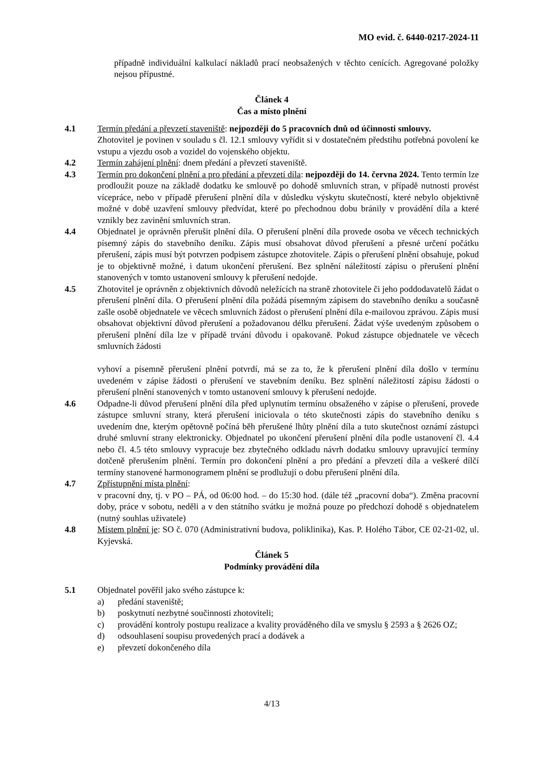MO evid. č. 6440-0217-2024-11
případně individuální kalkulací nákladů prací neobsažených v těchto cenících. Agregované položky nejsou přípustné.
Článek 4
Čas a místo plnění
4.1 Termín předání a převzetí staveniště: nejpozději do 5 pracovních dnů od účinnosti smlouvy.
Zhotovitel je povinen v souladu s čl. 12.1 smlouvy vyřídit si v dostatečném předstihu potřebná povolení ke vstupu a vjezdu osob a vozidel do vojenského objektu.
4.2 Termín zahájení plnění: dnem předání a převzetí staveniště.
4.3 Termín pro dokončení plnění a pro předání a převzetí díla: nejpozději do 14. června 2024. Tento termín lze prodloužit pouze na základě dodatku ke smlouvě po dohodě smluvních stran, v případě nutnosti provést vícepráce, nebo v případě přerušení plnění díla v důsledku výskytu skutečností, které nebylo objektivně možné v době uzavření smlouvy předvídat, které po přechodnou dobu bránily v provádění díla a které vznikly bez zavinění smluvních stran.
4.4 Objednatel je oprávněn přerušit plnění díla. O přerušení plnění díla provede osoba ve věcech technických písemný zápis do stavebního deníku. Zápis musí obsahovat důvod přerušení a přesné určení počátku přerušení, zápis musí být potvrzen podpisem zástupce zhotovitele. Zápis o přerušení plnění obsahuje, pokud je to objektivně možné, i datum ukončení přerušení. Bez splnění náležitostí zápisu o přerušení plnění stanovených v tomto ustanovení smlouvy k přerušení nedojde.
4.5 Zhotovitel je oprávněn z objektivních důvodů neležících na straně zhotovitele či jeho poddodavatelů žádat o přerušení plnění díla. O přerušení plnění díla požádá písemným zápisem do stavebního deníku a současně zašle osobě objednatele ve věcech smluvních žádost o přerušení plnění díla e-mailovou zprávou. Zápis musí obsahovat objektivní důvod přerušení a požadovanou délku přerušení. Žádat výše uvedeným způsobem o přerušení plnění díla lze v případě trvání důvodu i opakovaně. Pokud zástupce objednatele ve věcech smluvních žádosti
vyhoví a písemně přerušení plnění potvrdí, má se za to, že k přerušení plnění díla došlo v termínu uvedeném v zápise žádosti o přerušení ve stavebním deníku. Bez splnění náležitostí zápisu žádosti o přerušení plnění stanovených v tomto ustanovení smlouvy k přerušení nedojde.
4.6 Odpadne-li důvod přerušení plnění díla před uplynutím termínu obsaženého v zápise o přerušení, provede zástupce smluvní strany, která přerušení iniciovala o této skutečnosti zápis do stavebního deníku s uvedením dne, kterým opětovně počíná běh přerušené lhůty plnění díla a tuto skutečnost oznámí zástupci druhé smluvní strany elektronicky. Objednatel po ukončení přerušení plnění díla podle ustanovení čl. 4.4 nebo čl. 4.5 této smlouvy vypracuje bez zbytečného odkladu návrh dodatku smlouvy upravující termíny dotčeně přerušením plnění. Termín pro dokončení plnění a pro předání a převzetí díla a veškeré dílčí termíny stanovené harmonogramem plnění se prodlužují o dobu přerušení plnění díla.
4.7 Zpřístupnění místa plnění:
v pracovní dny, tj. v PO – PÁ, od 06:00 hod. – do 15:30 hod. (dále též „pracovní doba“). Změna pracovní doby, práce v sobotu, neděli a v den státního svátku je možná pouze po předchozí dohodě s objednatelem (nutný souhlas uživatele)
4.8 Místem plnění je: SO č. 070 (Administrativní budova, poliklinika), Kas. P. Holého Tábor, CE 02-21-02, ul. Kyjevská.
Článek 5
Podmínky provádění díla
5.1 Objednatel pověřil jako svého zástupce k:
a) předání staveniště;
b) poskytnutí nezbytné součinnosti zhotoviteli;
c) provádění kontroly postupu realizace a kvality prováděného díla ve smyslu § 2593 a § 2626 OZ;
d) odsouhlasení soupisu provedených prací a dodávek a
e) převzetí dokončeného díla
4/13